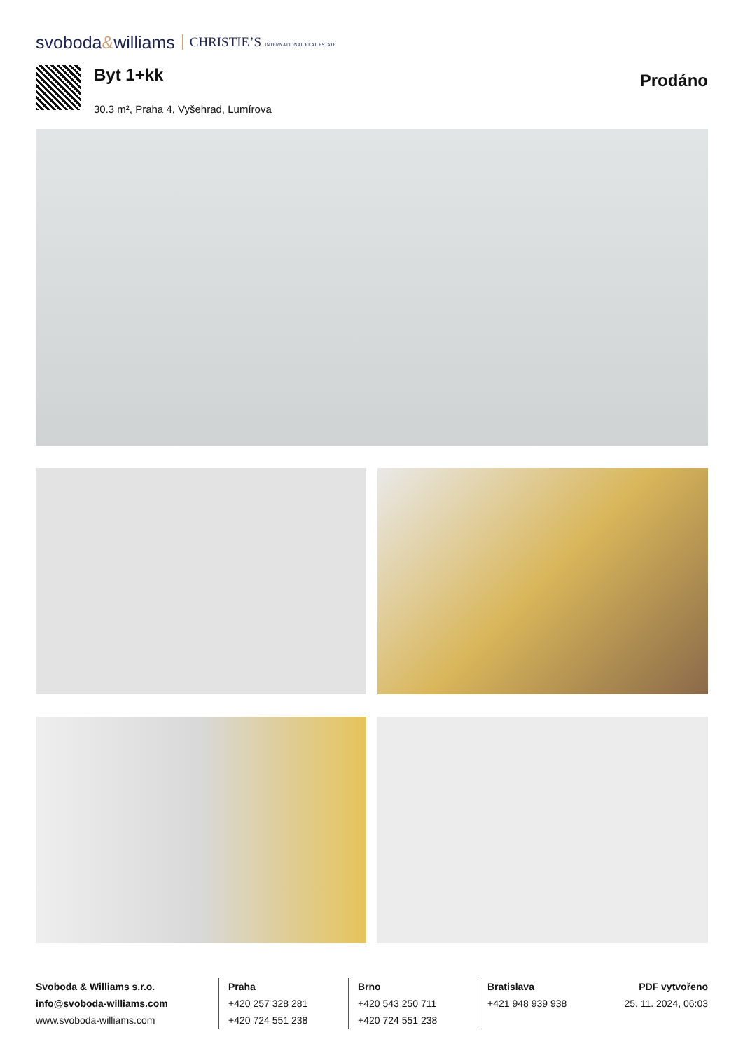svoboda&williams CHRISTIE’S INTERNATIONAL REAL ESTATE
Byt 1+kk
30.3 m², Praha 4, Vyšehrad, Lumírova
Prodáno
Svoboda & Williams s.r.o.
info@svoboda-williams.com
www.svoboda-williams.com
Praha
+420 257 328 281
+420 724 551 238
Brno
+420 543 250 711
+420 724 551 238
Bratislava
+421 948 939 938
PDF vytvořeno
25. 11. 2024, 06:03